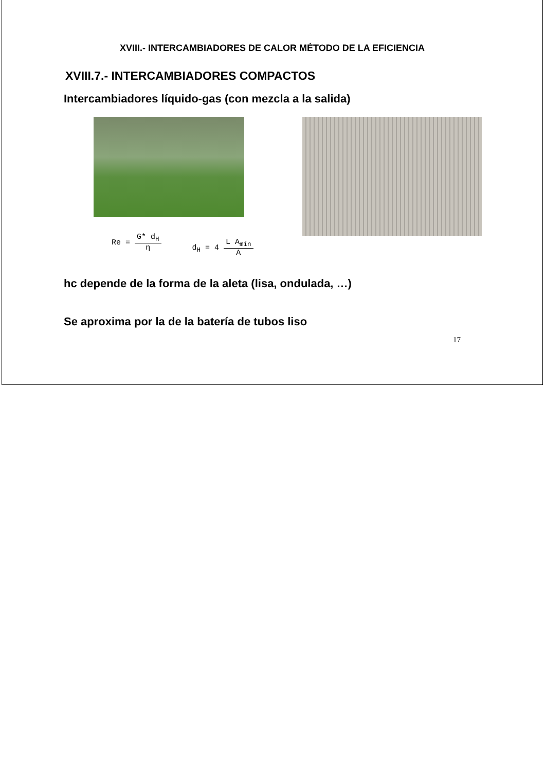XVIII.- INTERCAMBIADORES DE CALOR MÉTODO DE LA EFICIENCIA
XVIII.7.- INTERCAMBIADORES COMPACTOS
Intercambiadores líquido-gas (con mezcla a la salida)
Re = G* d<sub>H</sub> η
d<sub>H</sub> = 4 L A<sub>mín</sub> A
hc depende de la forma de la aleta (lisa, ondulada, …)
Se aproxima por la de la batería de tubos liso
17